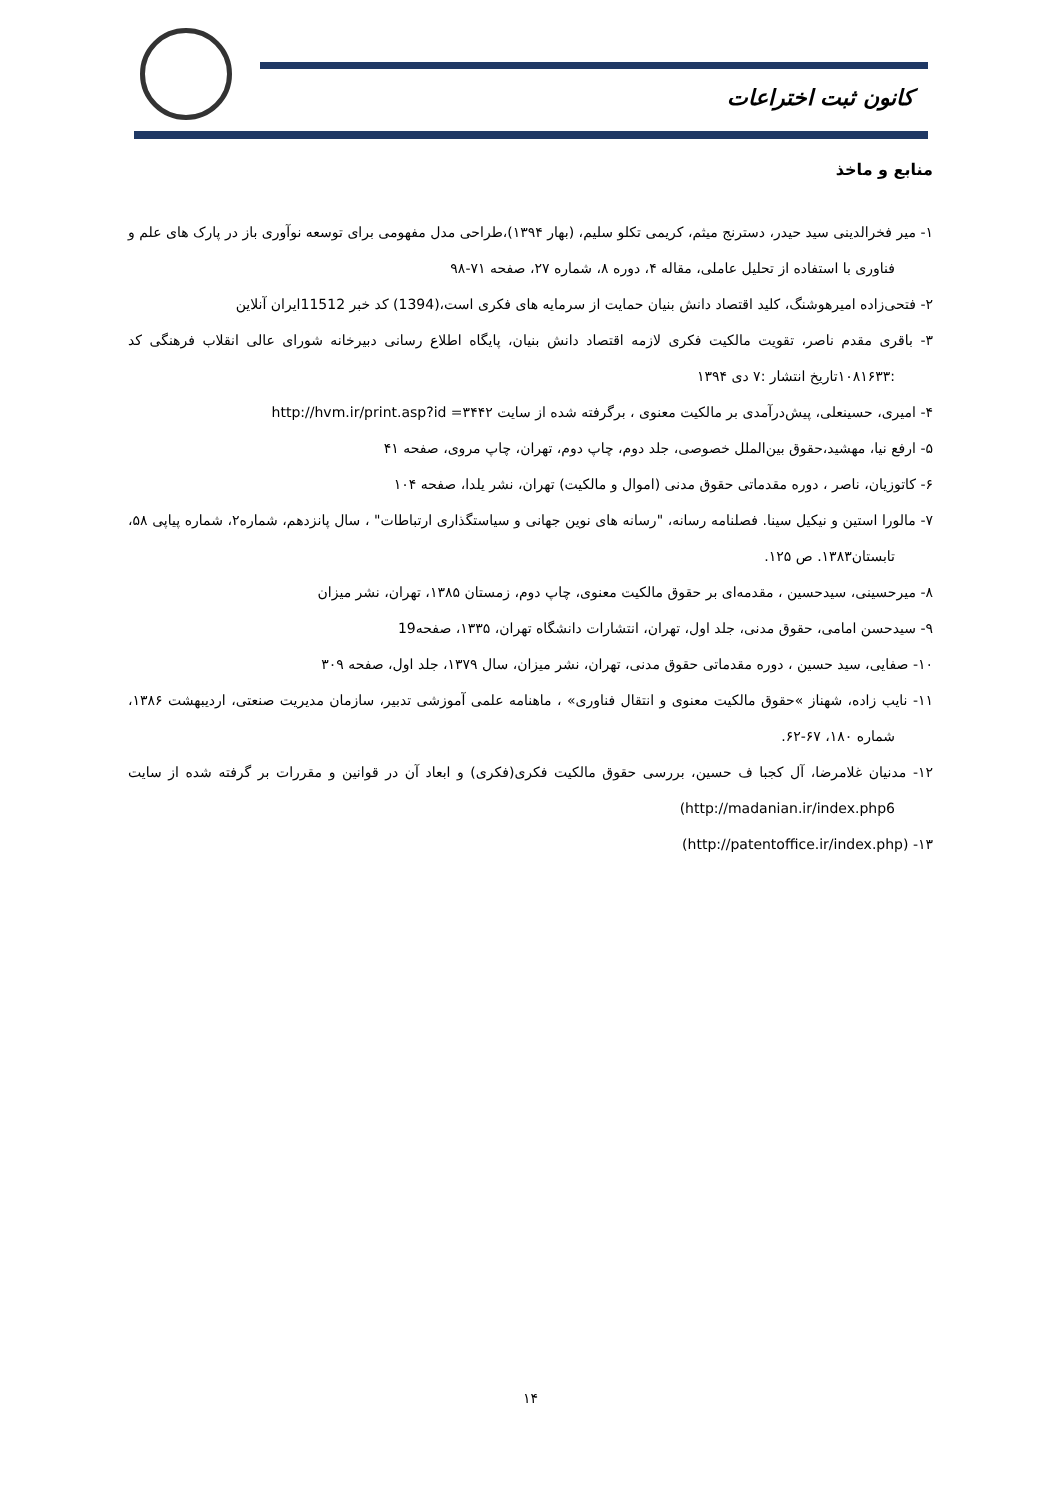کانون ثبت اختراعات
منابع و ماخذ
۱- میر فخرالدینی سید حیدر، دسترنج میثم، کریمی تکلو سلیم، (بهار ۱۳۹۴)،طراحی مدل مفهومی برای توسعه نوآوری باز در پارک های علم و فناوری با استفاده از تحلیل عاملی، مقاله ۴، دوره ۸، شماره ۲۷، صفحه ۷۱-۹۸
۲- فتحی‌زاده امیرهوشنگ، کلید اقتصاد دانش بنیان حمایت از سرمایه های فکری است،(1394) کد خبر 11512ایران آنلاین
۳- باقری مقدم ناصر، تقویت مالکیت فکری لازمه اقتصاد دانش بنیان، پایگاه اطلاع رسانی دبیرخانه شورای عالی انقلاب فرهنگی کد :۱۰۸۱۶۳۳تاریخ انتشار :۷ دی ۱۳۹۴
۴- امیری، حسینعلی، پیش‌درآمدی بر مالکیت معنوی ، برگرفته شده از سایت ۳۴۴۲= http://hvm.ir/print.asp?id
۵- ارفع نیا، مهشید،حقوق بین‌الملل خصوصی، جلد دوم، چاپ دوم، تهران، چاپ مروی، صفحه ۴۱
۶- کاتوزیان، ناصر ، دوره مقدماتی حقوق مدنی (اموال و مالکیت) تهران، نشر یلدا، صفحه ۱۰۴
۷- مالورا استین و نیکیل سینا. فصلنامه رسانه، "رسانه های نوین جهانی و سیاستگذاری ارتباطات" ، سال پانزدهم، شماره۲، شماره پیاپی ۵۸، تابستان۱۳۸۳. ص ۱۲۵.
۸- میرحسینی، سیدحسین ، مقدمه‌ای بر حقوق مالکیت معنوی، چاپ دوم، زمستان ۱۳۸۵، تهران، نشر میزان
۹- سیدحسن امامی، حقوق مدنی، جلد اول، تهران، انتشارات دانشگاه تهران، ۱۳۳۵، صفحه19
۱۰- صفایی، سید حسین ، دوره مقدماتی حقوق مدنی، تهران، نشر میزان، سال ۱۳۷۹، جلد اول، صفحه ۳۰۹
۱۱- نایب زاده، شهناز »حقوق مالکیت معنوی و انتقال فناوری» ، ماهنامه علمی آموزشی تدبیر، سازمان مدیریت صنعتی، اردیبهشت ۱۳۸۶، شماره ۱۸۰، ۶۷-۶۲.
۱۲- مدنیان غلامرضا، آل کجبا ف حسین، بررسی حقوق مالکیت فکری(فکری) و ابعاد آن در قوانین و مقررات بر گرفته شده از سایت http://madanian.ir/index.php6)
۱۳- (http://patentoffice.ir/index.php)
۱۴